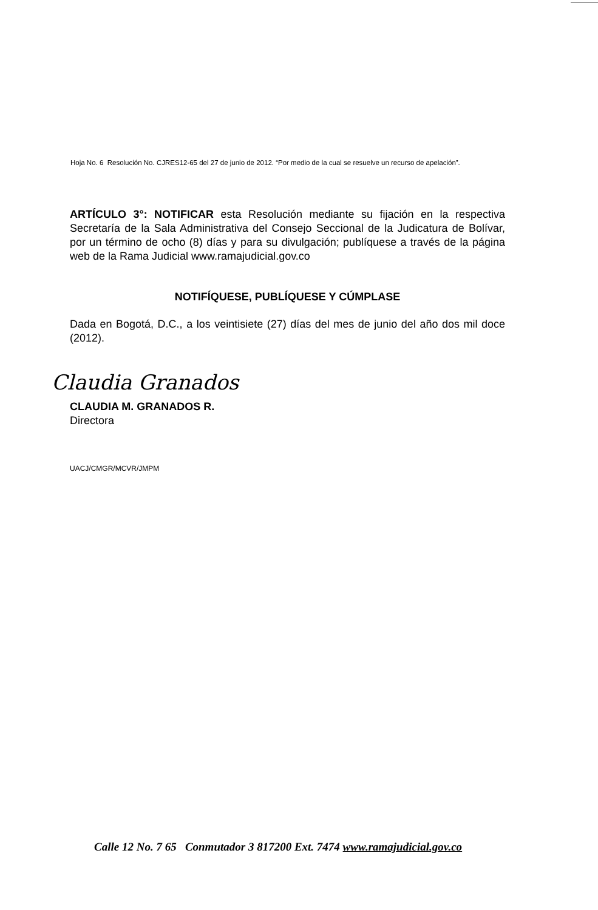Hoja No. 6 Resolución No. CJRES12-65 del 27 de junio de 2012. “Por medio de la cual se resuelve un recurso de apelación”.
ARTÍCULO 3°: NOTIFICAR esta Resolución mediante su fijación en la respectiva Secretaría de la Sala Administrativa del Consejo Seccional de la Judicatura de Bolívar, por un término de ocho (8) días y para su divulgación; publíquese a través de la página web de la Rama Judicial www.ramajudicial.gov.co
NOTIFÍQUESE, PUBLÍQUESE Y CÚMPLASE
Dada en Bogotá, D.C., a los veintisiete (27) días del mes de junio del año dos mil doce (2012).
Claudia Granados
CLAUDIA M. GRANADOS R.
Directora
UACJ/CMGR/MCVR/JMPM
Calle 12 No. 7 65 Conmutador 3 817200 Ext. 7474 www.ramajudicial.gov.co